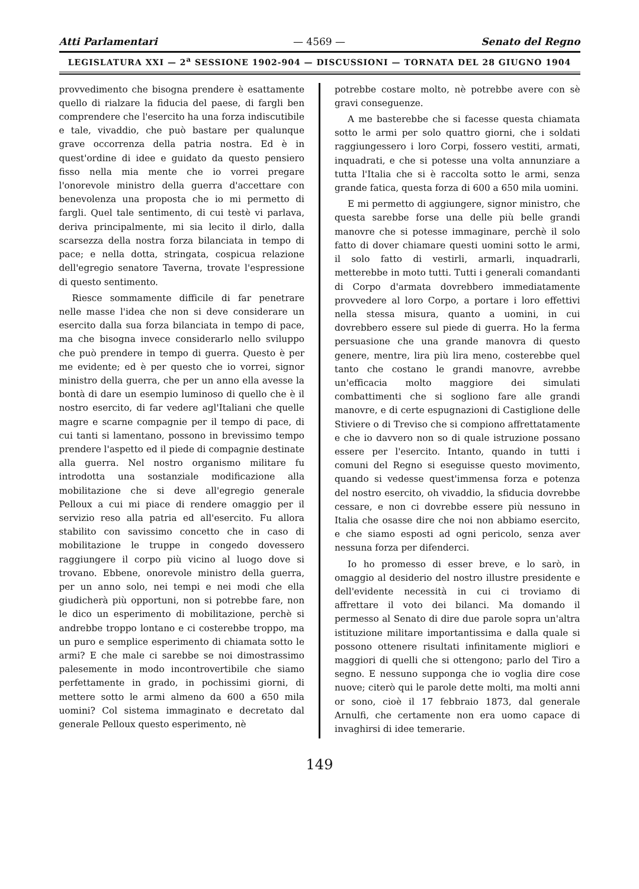Atti Parlamentari — 4569 — Senato del Regno
LEGISLATURA XXI — 2<sup>a</sup> SESSIONE 1902-904 — DISCUSSIONI — TORNATA DEL 28 GIUGNO 1904
provvedimento che bisogna prendere è esattamente quello di rialzare la fiducia del paese, di fargli ben comprendere che l'esercito ha una forza indiscutibile e tale, vivaddio, che può bastare per qualunque grave occorrenza della patria nostra. Ed è in quest'ordine di idee e guidato da questo pensiero fisso nella mia mente che io vorrei pregare l'onorevole ministro della guerra d'accettare con benevolenza una proposta che io mi permetto di fargli. Quel tale sentimento, di cui testè vi parlava, deriva principalmente, mi sia lecito il dirlo, dalla scarsezza della nostra forza bilanciata in tempo di pace; e nella dotta, stringata, cospicua relazione dell'egregio senatore Taverna, trovate l'espressione di questo sentimento.
Riesce sommamente difficile di far penetrare nelle masse l'idea che non si deve considerare un esercito dalla sua forza bilanciata in tempo di pace, ma che bisogna invece considerarlo nello sviluppo che può prendere in tempo di guerra. Questo è per me evidente; ed è per questo che io vorrei, signor ministro della guerra, che per un anno ella avesse la bontà di dare un esempio luminoso di quello che è il nostro esercito, di far vedere agl'Italiani che quelle magre e scarne compagnie per il tempo di pace, di cui tanti si lamentano, possono in brevissimo tempo prendere l'aspetto ed il piede di compagnie destinate alla guerra. Nel nostro organismo militare fu introdotta una sostanziale modificazione alla mobilitazione che si deve all'egregio generale Pelloux a cui mi piace di rendere omaggio per il servizio reso alla patria ed all'esercito. Fu allora stabilito con savissimo concetto che in caso di mobilitazione le truppe in congedo dovessero raggiungere il corpo più vicino al luogo dove si trovano. Ebbene, onorevole ministro della guerra, per un anno solo, nei tempi e nei modi che ella giudicherà più opportuni, non si potrebbe fare, non le dico un esperimento di mobilitazione, perchè si andrebbe troppo lontano e ci costerebbe troppo, ma un puro e semplice esperimento di chiamata sotto le armi? E che male ci sarebbe se noi dimostrassimo palesemente in modo incontrovertibile che siamo perfettamente in grado, in pochissimi giorni, di mettere sotto le armi almeno da 600 a 650 mila uomini? Col sistema immaginato e decretato dal generale Pelloux questo esperimento, nè
potrebbe costare molto, nè potrebbe avere con sè gravi conseguenze.
A me basterebbe che si facesse questa chiamata sotto le armi per solo quattro giorni, che i soldati raggiungessero i loro Corpi, fossero vestiti, armati, inquadrati, e che si potesse una volta annunziare a tutta l'Italia che si è raccolta sotto le armi, senza grande fatica, questa forza di 600 a 650 mila uomini.
E mi permetto di aggiungere, signor ministro, che questa sarebbe forse una delle più belle grandi manovre che si potesse immaginare, perchè il solo fatto di dover chiamare questi uomini sotto le armi, il solo fatto di vestirli, armarli, inquadrarli, metterebbe in moto tutti. Tutti i generali comandanti di Corpo d'armata dovrebbero immediatamente provvedere al loro Corpo, a portare i loro effettivi nella stessa misura, quanto a uomini, in cui dovrebbero essere sul piede di guerra. Ho la ferma persuasione che una grande manovra di questo genere, mentre, lira più lira meno, costerebbe quel tanto che costano le grandi manovre, avrebbe un'efficacia molto maggiore dei simulati combattimenti che si sogliono fare alle grandi manovre, e di certe espugnazioni di Castiglione delle Stiviere o di Treviso che si compiono affrettatamente e che io davvero non so di quale istruzione possano essere per l'esercito. Intanto, quando in tutti i comuni del Regno si eseguisse questo movimento, quando si vedesse quest'immensa forza e potenza del nostro esercito, oh vivaddio, la sfiducia dovrebbe cessare, e non ci dovrebbe essere più nessuno in Italia che osasse dire che noi non abbiamo esercito, e che siamo esposti ad ogni pericolo, senza aver nessuna forza per difenderci.
Io ho promesso di esser breve, e lo sarò, in omaggio al desiderio del nostro illustre presidente e dell'evidente necessità in cui ci troviamo di affrettare il voto dei bilanci. Ma domando il permesso al Senato di dire due parole sopra un'altra istituzione militare importantissima e dalla quale si possono ottenere risultati infinitamente migliori e maggiori di quelli che si ottengono; parlo del Tiro a segno. E nessuno supponga che io voglia dire cose nuove; citerò qui le parole dette molti, ma molti anni or sono, cioè il 17 febbraio 1873, dal generale Arnulfi, che certamente non era uomo capace di invaghirsi di idee temerarie.
149